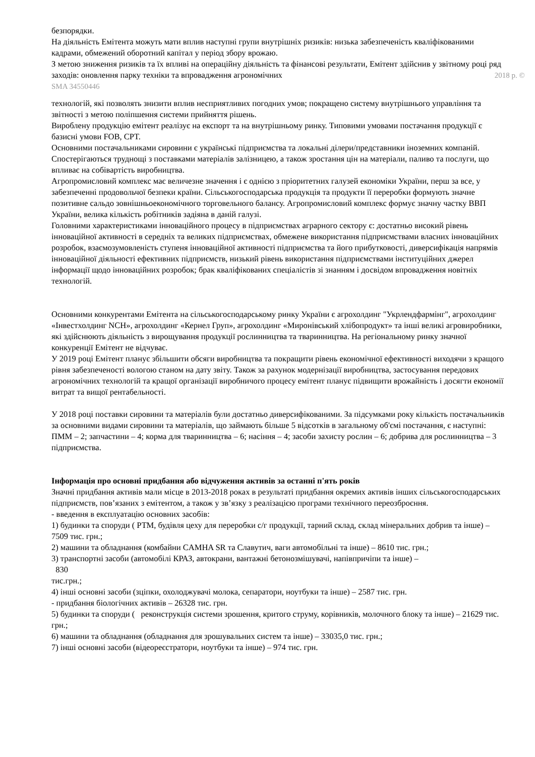безпорядки.
На діяльність Емітента можуть мати вплив наступні групи внутрішніх ризиків: низька забезпеченість кваліфікованими кадрами, обмежений оборотний капітал у період збору врожаю.
З метою зниження ризиків та їх впливі на операційну діяльність та фінансові результати, Емітент здійснив у звітному році ряд заходів: оновлення парку техніки та впровадження агрономічних 2018 р. ©
SMA 34550446
технологій, які позволять знизити вплив несприятливих погодних умов; покращено систему внутрішнього управління та звітності з метою поліпшення системи прийняття рішень.
Вироблену продукцію емітент реалізує на експорт та на внутрішньому ринку. Типовими умовами постачання продукції є базисні умови FOB, CPT.
Основними постачальниками сировини є українські підприємства та локальні ділери/представники іноземних компаній. Спостерігаються труднощі з поставками матеріалів залізницею, а також зростання цін на матеріали, паливо та послуги, що впливає на собівартість виробництва.
Агропромисловий комплекс має величезне значення і є однією з пріоритетних галузей економіки України, перш за все, у забезпеченні продовольчої безпеки країни. Сільськогосподарська продукція та продукти її переробки формують значне позитивне сальдо зовнішньоекономічного торговельного балансу. Агропромисловий комплекс формує значну частку ВВП України, велика кількість робітників задіяна в даній галузі.
Головними характеристиками інноваційного процесу в підприємствах аграрного сектору є: достатньо високий рівень інноваційної активності в середніх та великих підприємствах, обмежене використання підприємствами власних інноваційних розробок, взаємозумовленість ступеня інноваційної активності підприємства та його прибутковості, диверсифікація напрямів інноваційної діяльності ефективних підприємств, низький рівень використання підприємствами інституційних джерел інформації щодо інноваційних розробок; брак кваліфікованих спеціалістів зі знанням і досвідом впровадження новітніх технологій.
Основними конкурентами Емітента на сільськогосподарському ринку України є агрохолдинг "Укрлендфармінг", агрохолдинг «Інвестхолдинг NCH», агрохолдинг «Кернел Груп», агрохолдинг «Миронівський хлібопродукт» та інші великі агровиробники, які здійснюють діяльність з вирощування продукції рослинництва та тваринництва. На регіональному ринку значної конкуренції Емітент не відчуває.
У 2019 році Емітент планує збільшити обсяги виробництва та покращити рівень економічної ефективності виходячи з кращого рівня забезпеченості вологою станом на дату звіту. Також за рахунок модернізації виробництва, застосування передових агрономічних технологій та кращої організації виробничого процесу емітент планує підвищити врожайність і досягти економії витрат та вищої рентабельності.
У 2018 році поставки сировини та матеріалів були достатньо диверсифікованими. За підсумками року кількість постачальників за основними видами сировини та матеріалів, що займають більше 5 відсотків в загальному об'ємі постачання, є наступні: ПММ – 2; запчастини – 4; корма для тваринництва – 6; насіння – 4; засоби захисту рослин – 6; добрива для рослинництва – 3 підприємства.
Інформація про основні придбання або відчуження активів за останні п'ять років
Значні придбання активів мали місце в 2013-2018 роках в результаті придбання окремих активів інших сільськогосподарських підприємств, пов’язаних з емітентом, а також у зв’язку з реалізацією програми технічного переозброєння.
- введення в експлуатацію основних засобів:
1) будинки та споруди ( РТМ, будівля цеху для переробки с/г продукції, тарний склад, склад мінеральних добрив та інше) – 7509 тис. грн.;
2) машини та обладнання (комбайни CAMHA SR та Славутич, ваги автомобільні та інше) – 8610 тис. грн.;
3) транспортні засоби (автомобілі КРАЗ, автокрани, вантажні бетонозмішувачі, напівпричіпи та інше) –
830
тис.грн.;
4) інші основні засоби (зціпки, охолоджувачі молока, сепаратори, ноутбуки та інше) – 2587 тис. грн.
- придбання біологічних активів – 26328 тис. грн.
5) будинки та споруди ( реконструкція системи зрошення, критого струму, корівників, молочного блоку та інше) – 21629 тис. грн.;
6) машини та обладнання (обладнання для зрошувальних систем та інше) – 33035,0 тис. грн.;
7) інші основні засоби (відеореєстратори, ноутбуки та інше) – 974 тис. грн.